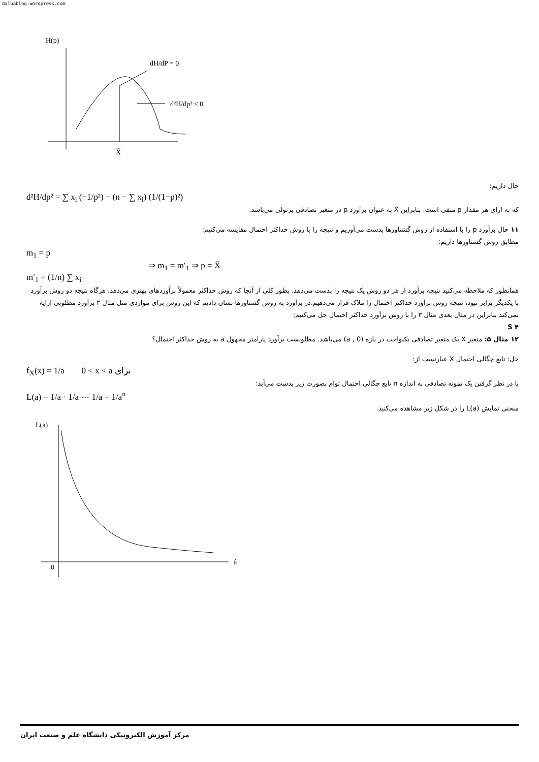dalbablog.wordpress.com
H(p)
X̄
dH/dP = 0
d²H/dp² < 0
حال داریم:
d²H/dp² = ∑ x<sub>i</sub> (−1/p²) − (n − ∑ x<sub>i</sub>) (1/(1−p)²)
که به ازای هر مقدار p منفی است. بنابراین X̄ به عنوان برآورد p در متغیر تصادفی برنولی می‌باشد.
۱۱ حال برآورد p را با استفاده از روش گشتاورها بدست می‌آوریم و نتیجه را با روش حداکثر احتمال مقایسه می‌کنیم:
مطابق روش گشتاورها داریم:
m<sub>1</sub> = p
⇒ m<sub>1</sub> = m′<sub>1</sub> ⇒ p = X̄
m′<sub>1</sub> = (1/n) ∑ x<sub>i</sub>
همانطور که ملاحظه می‌کنید نتیجه برآورد از هر دو روش یک نتیجه را بدست می‌دهد. بطور کلی از آنجا که روش حداکثر معمولاً برآوردهای بهتری می‌دهد، هرگاه نتیجه دو روش برآورد با یکدیگر برابر نبود، نتیجه روش برآورد حداکثر احتمال را ملاک قرار می‌دهیم.در برآورد به روش گشتاورها نشان دادیم که این روش برای مواردی مثل مثال ۳ برآورد مطلوبی ارایه نمی‌کند بنابراین در مثال بعدی مثال ۳ را با روش برآورد حداکثر احتمال حل می‌کنیم:
S ۴
۱۲ مثال ۵: متغیر X یک متغیر تصادفی یکنواخت در بازه (0 , a) می‌باشد. مطلوبست برآورد پارامتر مجهول a به روش حداکثر احتمال؟
حل: تابع چگالی احتمال X عبارتست از:
f<sub>X</sub>(x) = 1/a 0 < x < a برای
با در نظر گرفتن یک نمونه تصادفی به اندازه n تابع چگالی احتمال توام بصورت زیر بدست می‌آید:
L(a) = 1/a · 1/a ⋯ 1/a = 1/a<sup>n</sup>
منحنی نمایش L(a) را در شکل زیر مشاهده می‌کنید.
L(a)
0
â
مرکز آموزش الکترونیکی دانشگاه علم و صنعت ایران